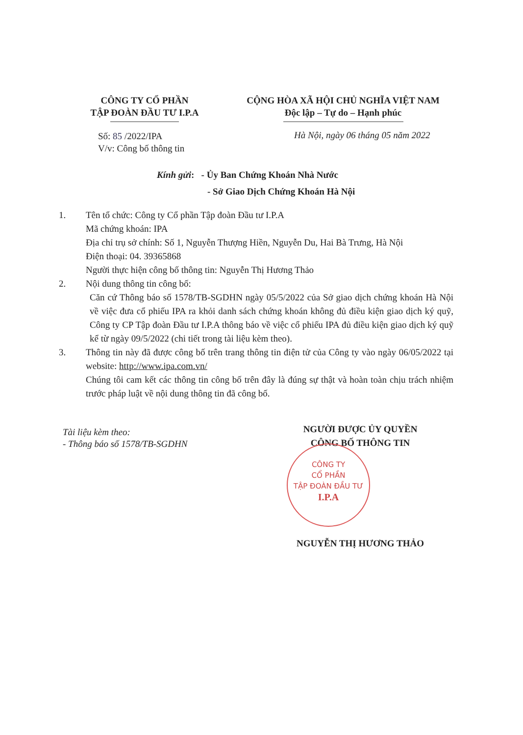CÔNG TY CỔ PHẦN
TẬP ĐOÀN ĐẦU TƯ I.P.A
CỘNG HÒA XÃ HỘI CHỦ NGHĨA VIỆT NAM
Độc lập – Tự do – Hạnh phúc
Số: 85 /2022/IPA
V/v: Công bố thông tin
Hà Nội, ngày 06 tháng 05 năm 2022
Kính gửi: - Ủy Ban Chứng Khoán Nhà Nước
- Sở Giao Dịch Chứng Khoán Hà Nội
1. Tên tổ chức: Công ty Cổ phần Tập đoàn Đầu tư I.P.A
Mã chứng khoán: IPA
Địa chỉ trụ sở chính: Số 1, Nguyễn Thượng Hiền, Nguyễn Du, Hai Bà Trưng, Hà Nội
Điện thoại: 04. 39365868
Người thực hiện công bố thông tin: Nguyễn Thị Hương Thảo
2. Nội dung thông tin công bố:
Căn cứ Thông báo số 1578/TB-SGDHN ngày 05/5/2022 của Sở giao dịch chứng khoán Hà Nội về việc đưa cổ phiếu IPA ra khỏi danh sách chứng khoán không đủ điều kiện giao dịch ký quỹ, Công ty CP Tập đoàn Đầu tư I.P.A thông báo về việc cổ phiếu IPA đủ điều kiện giao dịch ký quỹ kể từ ngày 09/5/2022 (chi tiết trong tài liệu kèm theo).
3. Thông tin này đã được công bố trên trang thông tin điện tử của Công ty vào ngày 06/05/2022 tại website: http://www.ipa.com.vn/
Chúng tôi cam kết các thông tin công bố trên đây là đúng sự thật và hoàn toàn chịu trách nhiệm trước pháp luật về nội dung thông tin đã công bố.
Tài liệu kèm theo:
- Thông báo số 1578/TB-SGDHN
NGƯỜI ĐƯỢC ỦY QUYỀN
CÔNG BỐ THÔNG TIN
CÔNG TY
CỔ PHẦN
TẬP ĐOÀN ĐẦU TƯ
I.P.A
NGUYỄN THỊ HƯƠNG THẢO